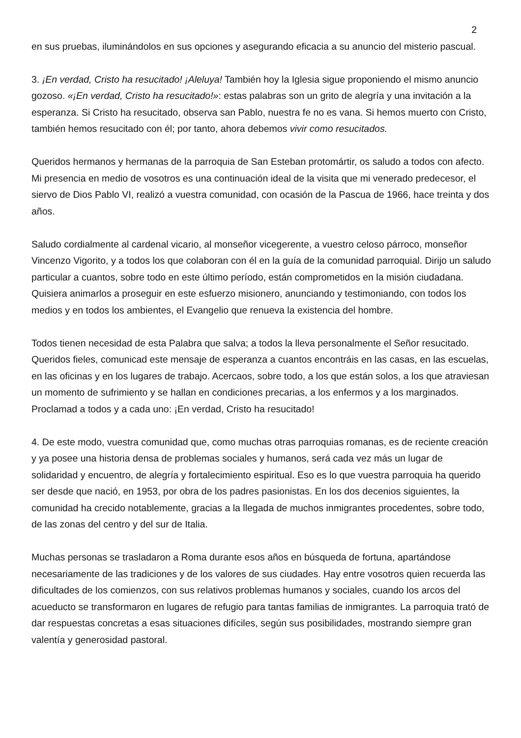2
en sus pruebas, iluminándolos en sus opciones y asegurando eficacia a su anuncio del misterio pascual.
3. ¡En verdad, Cristo ha resucitado! ¡Aleluya! También hoy la Iglesia sigue proponiendo el mismo anuncio gozoso. «¡En verdad, Cristo ha resucitado!»: estas palabras son un grito de alegría y una invitación a la esperanza. Si Cristo ha resucitado, observa san Pablo, nuestra fe no es vana. Si hemos muerto con Cristo, también hemos resucitado con él; por tanto, ahora debemos vivir como resucitados.
Queridos hermanos y hermanas de la parroquia de San Esteban protomártir, os saludo a todos con afecto. Mi presencia en medio de vosotros es una continuación ideal de la visita que mi venerado predecesor, el siervo de Dios Pablo VI, realizó a vuestra comunidad, con ocasión de la Pascua de 1966, hace treinta y dos años.
Saludo cordialmente al cardenal vicario, al monseñor vicegerente, a vuestro celoso párroco, monseñor Vincenzo Vigorito, y a todos los que colaboran con él en la guía de la comunidad parroquial. Dirijo un saludo particular a cuantos, sobre todo en este último período, están comprometidos en la misión ciudadana. Quisiera animarlos a proseguir en este esfuerzo misionero, anunciando y testimoniando, con todos los medios y en todos los ambientes, el Evangelio que renueva la existencia del hombre.
Todos tienen necesidad de esta Palabra que salva; a todos la lleva personalmente el Señor resucitado. Queridos fieles, comunicad este mensaje de esperanza a cuantos encontráis en las casas, en las escuelas, en las oficinas y en los lugares de trabajo. Acercaos, sobre todo, a los que están solos, a los que atraviesan un momento de sufrimiento y se hallan en condiciones precarias, a los enfermos y a los marginados. Proclamad a todos y a cada uno: ¡En verdad, Cristo ha resucitado!
4. De este modo, vuestra comunidad que, como muchas otras parroquias romanas, es de reciente creación y ya posee una historia densa de problemas sociales y humanos, será cada vez más un lugar de solidaridad y encuentro, de alegría y fortalecimiento espiritual. Eso es lo que vuestra parroquia ha querido ser desde que nació, en 1953, por obra de los padres pasionistas. En los dos decenios siguientes, la comunidad ha crecido notablemente, gracias a la llegada de muchos inmigrantes procedentes, sobre todo, de las zonas del centro y del sur de Italia.
Muchas personas se trasladaron a Roma durante esos años en búsqueda de fortuna, apartándose necesariamente de las tradiciones y de los valores de sus ciudades. Hay entre vosotros quien recuerda las dificultades de los comienzos, con sus relativos problemas humanos y sociales, cuando los arcos del acueducto se transformaron en lugares de refugio para tantas familias de inmigrantes. La parroquia trató de dar respuestas concretas a esas situaciones difíciles, según sus posibilidades, mostrando siempre gran valentía y generosidad pastoral.